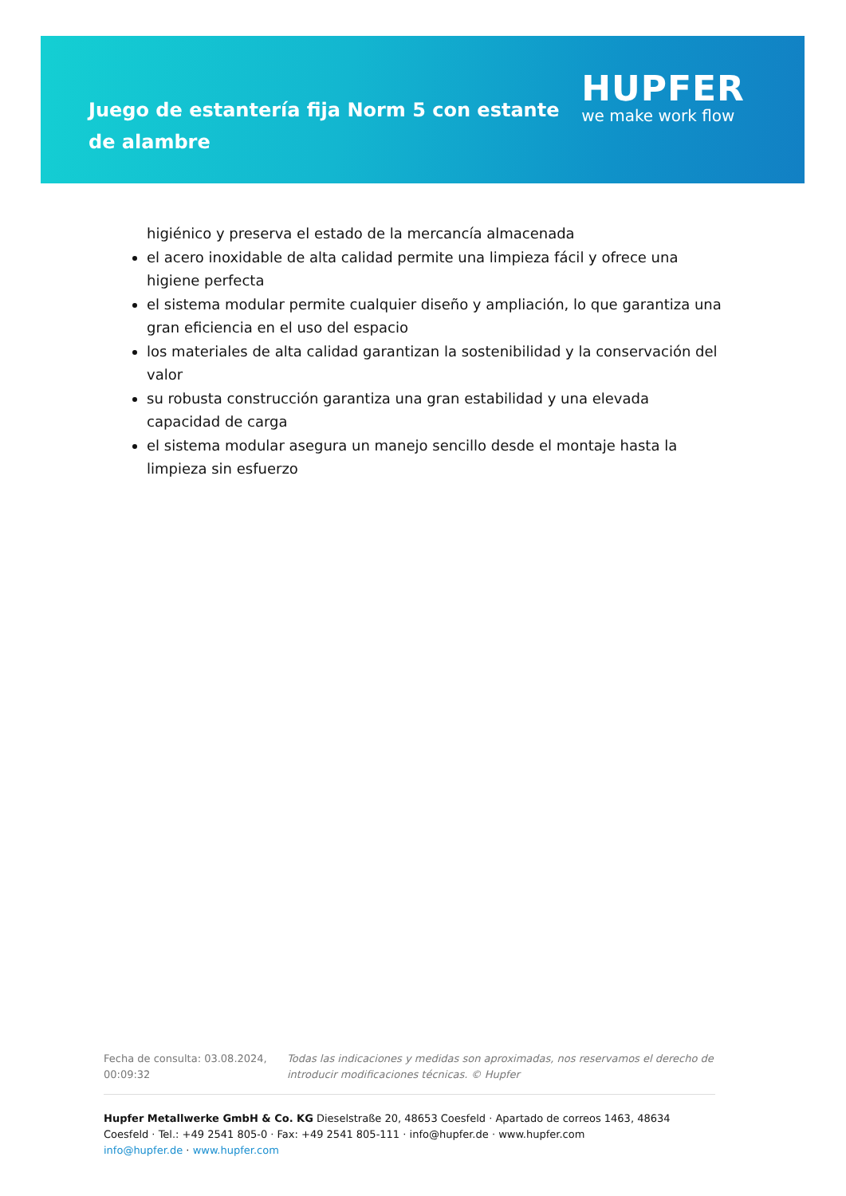Juego de estantería fija Norm 5 con estante de alambre
HUPFER
we make work flow
higiénico y preserva el estado de la mercancía almacenada
el acero inoxidable de alta calidad permite una limpieza fácil y ofrece una higiene perfecta
el sistema modular permite cualquier diseño y ampliación, lo que garantiza una gran eficiencia en el uso del espacio
los materiales de alta calidad garantizan la sostenibilidad y la conservación del valor
su robusta construcción garantiza una gran estabilidad y una elevada capacidad de carga
el sistema modular asegura un manejo sencillo desde el montaje hasta la limpieza sin esfuerzo
Fecha de consulta: 03.08.2024, 00:09:32
Todas las indicaciones y medidas son aproximadas, nos reservamos el derecho de introducir modificaciones técnicas. © Hupfer
Hupfer Metallwerke GmbH & Co. KG Dieselstraße 20, 48653 Coesfeld · Apartado de correos 1463, 48634 Coesfeld · Tel.: +49 2541 805-0 · Fax: +49 2541 805-111 · info@hupfer.de · www.hupfer.com
info@hupfer.de · www.hupfer.com